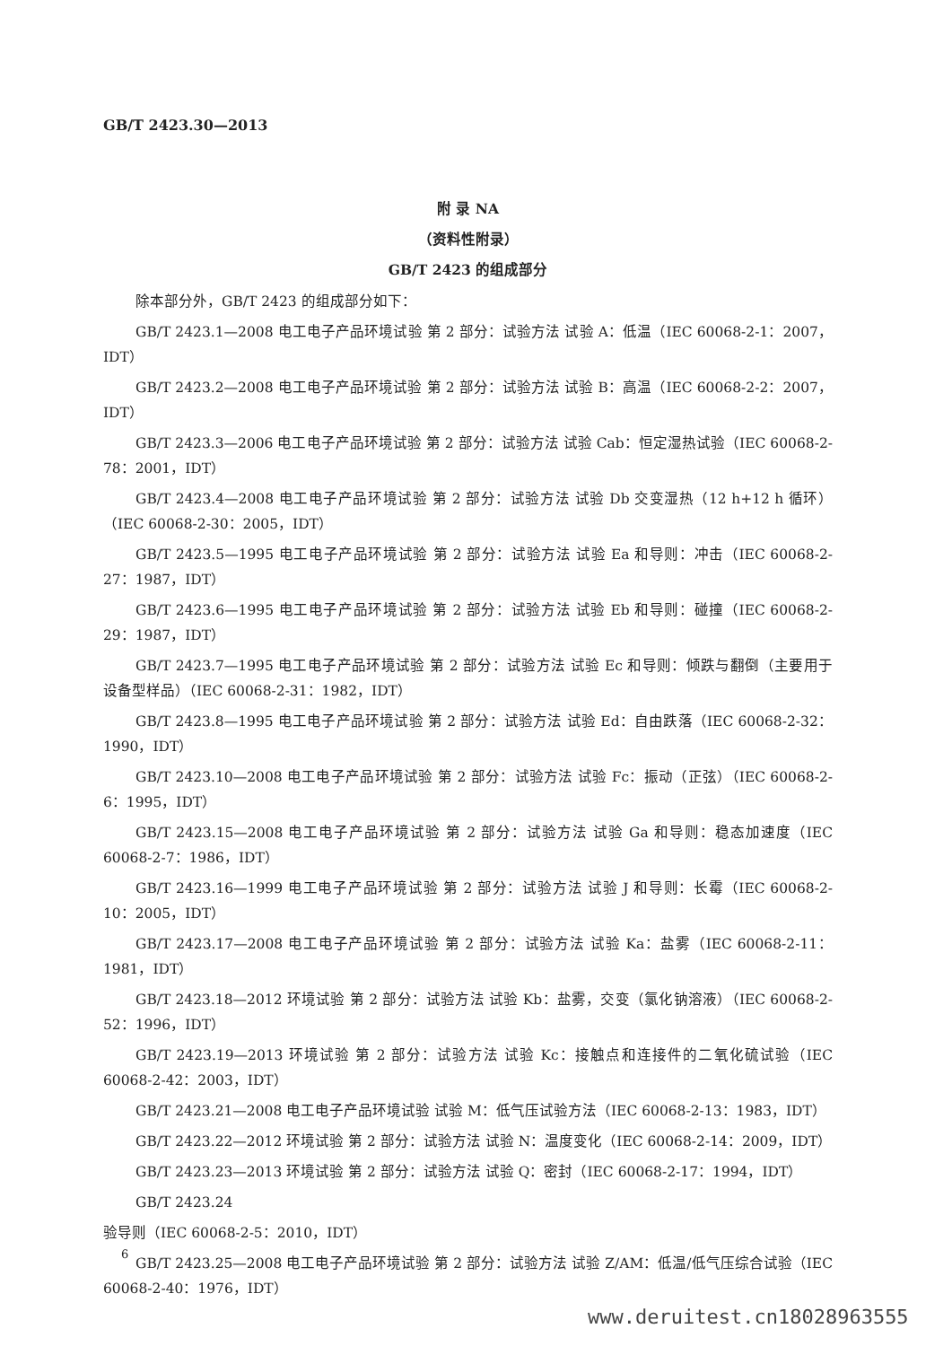GB/T 2423.30—2013
附 录 NA
（资料性附录）
GB/T 2423 的组成部分
除本部分外，GB/T 2423 的组成部分如下：
GB/T 2423.1—2008 电工电子产品环境试验 第 2 部分：试验方法 试验 A：低温（IEC 60068-2-1：2007，IDT）
GB/T 2423.2—2008 电工电子产品环境试验 第 2 部分：试验方法 试验 B：高温（IEC 60068-2-2：2007，IDT）
GB/T 2423.3—2006 电工电子产品环境试验 第 2 部分：试验方法 试验 Cab：恒定湿热试验（IEC 60068-2-78：2001，IDT）
GB/T 2423.4—2008 电工电子产品环境试验 第 2 部分：试验方法 试验 Db 交变湿热（12 h+12 h 循环）（IEC 60068-2-30：2005，IDT）
GB/T 2423.5—1995 电工电子产品环境试验 第 2 部分：试验方法 试验 Ea 和导则：冲击（IEC 60068-2-27：1987，IDT）
GB/T 2423.6—1995 电工电子产品环境试验 第 2 部分：试验方法 试验 Eb 和导则：碰撞（IEC 60068-2-29：1987，IDT）
GB/T 2423.7—1995 电工电子产品环境试验 第 2 部分：试验方法 试验 Ec 和导则：倾跌与翻倒（主要用于设备型样品）（IEC 60068-2-31：1982，IDT）
GB/T 2423.8—1995 电工电子产品环境试验 第 2 部分：试验方法 试验 Ed：自由跌落（IEC 60068-2-32：1990，IDT）
GB/T 2423.10—2008 电工电子产品环境试验 第 2 部分：试验方法 试验 Fc：振动（正弦）（IEC 60068-2-6：1995，IDT）
GB/T 2423.15—2008 电工电子产品环境试验 第 2 部分：试验方法 试验 Ga 和导则：稳态加速度（IEC 60068-2-7：1986，IDT）
GB/T 2423.16—1999 电工电子产品环境试验 第 2 部分：试验方法 试验 J 和导则：长霉（IEC 60068-2-10：2005，IDT）
GB/T 2423.17—2008 电工电子产品环境试验 第 2 部分：试验方法 试验 Ka：盐雾（IEC 60068-2-11：1981，IDT）
GB/T 2423.18—2012 环境试验 第 2 部分：试验方法 试验 Kb：盐雾，交变（氯化钠溶液）（IEC 60068-2-52：1996，IDT）
GB/T 2423.19—2013 环境试验 第 2 部分：试验方法 试验 Kc：接触点和连接件的二氧化硫试验（IEC 60068-2-42：2003，IDT）
GB/T 2423.21—2008 电工电子产品环境试验 试验 M：低气压试验方法（IEC 60068-2-13：1983，IDT）
GB/T 2423.22—2012 环境试验 第 2 部分：试验方法 试验 N：温度变化（IEC 60068-2-14：2009，IDT）
GB/T 2423.23—2013 环境试验 第 2 部分：试验方法 试验 Q：密封（IEC 60068-2-17：1994，IDT）
GB/T 2423.24
验导则（IEC 60068-2-5：2010，IDT）
GB/T 2423.25—2008 电工电子产品环境试验 第 2 部分：试验方法 试验 Z/AM：低温/低气压综合试验（IEC 60068-2-40：1976，IDT）
6
www.deruitest.cn18028963555